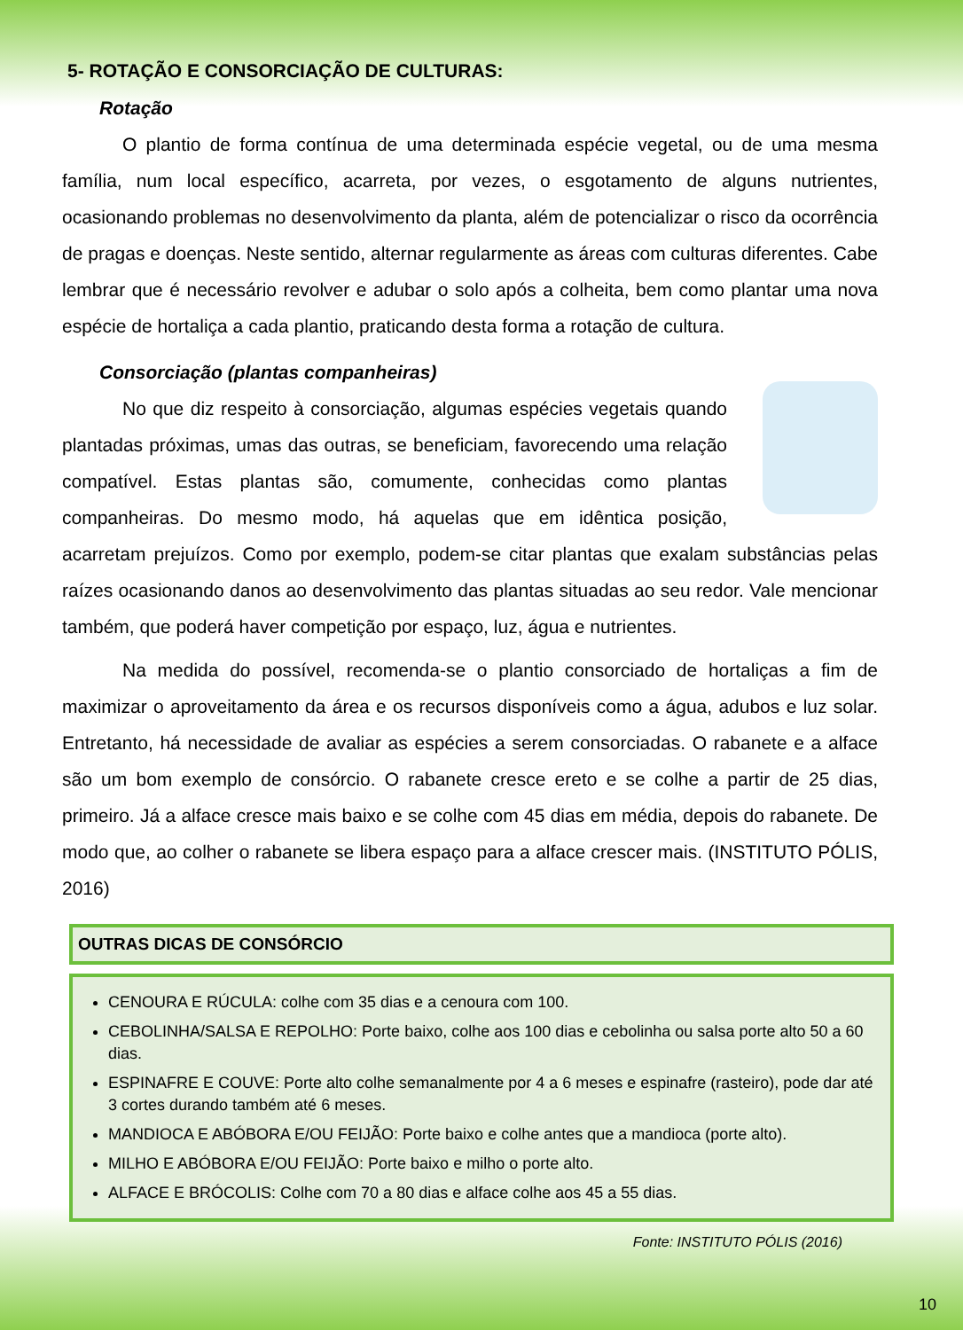5- ROTAÇÃO E CONSORCIAÇÃO DE CULTURAS:
Rotação
O plantio de forma contínua de uma determinada espécie vegetal, ou de uma mesma família, num local específico, acarreta, por vezes, o esgotamento de alguns nutrientes, ocasionando problemas no desenvolvimento da planta, além de potencializar o risco da ocorrência de pragas e doenças. Neste sentido, alternar regularmente as áreas com culturas diferentes. Cabe lembrar que é necessário revolver e adubar o solo após a colheita, bem como plantar uma nova espécie de hortaliça a cada plantio, praticando desta forma a rotação de cultura.
Consorciação (plantas companheiras)
No que diz respeito à consorciação, algumas espécies vegetais quando plantadas próximas, umas das outras, se beneficiam, favorecendo uma relação compatível. Estas plantas são, comumente, conhecidas como plantas companheiras. Do mesmo modo, há aquelas que em idêntica posição, acarretam prejuízos. Como por exemplo, podem-se citar plantas que exalam substâncias pelas raízes ocasionando danos ao desenvolvimento das plantas situadas ao seu redor. Vale mencionar também, que poderá haver competição por espaço, luz, água e nutrientes.
Na medida do possível, recomenda-se o plantio consorciado de hortaliças a fim de maximizar o aproveitamento da área e os recursos disponíveis como a água, adubos e luz solar. Entretanto, há necessidade de avaliar as espécies a serem consorciadas. O rabanete e a alface são um bom exemplo de consórcio. O rabanete cresce ereto e se colhe a partir de 25 dias, primeiro. Já a alface cresce mais baixo e se colhe com 45 dias em média, depois do rabanete. De modo que, ao colher o rabanete se libera espaço para a alface crescer mais. (INSTITUTO PÓLIS, 2016)
OUTRAS DICAS DE CONSÓRCIO
CENOURA E RÚCULA: colhe com 35 dias e a cenoura com 100.
CEBOLINHA/SALSA E REPOLHO: Porte baixo, colhe aos 100 dias e cebolinha ou salsa porte alto 50 a 60 dias.
ESPINAFRE E COUVE: Porte alto colhe semanalmente por 4 a 6 meses e espinafre (rasteiro), pode dar até 3 cortes durando também até 6 meses.
MANDIOCA E ABÓBORA E/OU FEIJÃO: Porte baixo e colhe antes que a mandioca (porte alto).
MILHO E ABÓBORA E/OU FEIJÃO: Porte baixo e milho o porte alto.
ALFACE E BRÓCOLIS: Colhe com 70 a 80 dias e alface colhe aos 45 a 55 dias.
Fonte: INSTITUTO PÓLIS (2016)
10